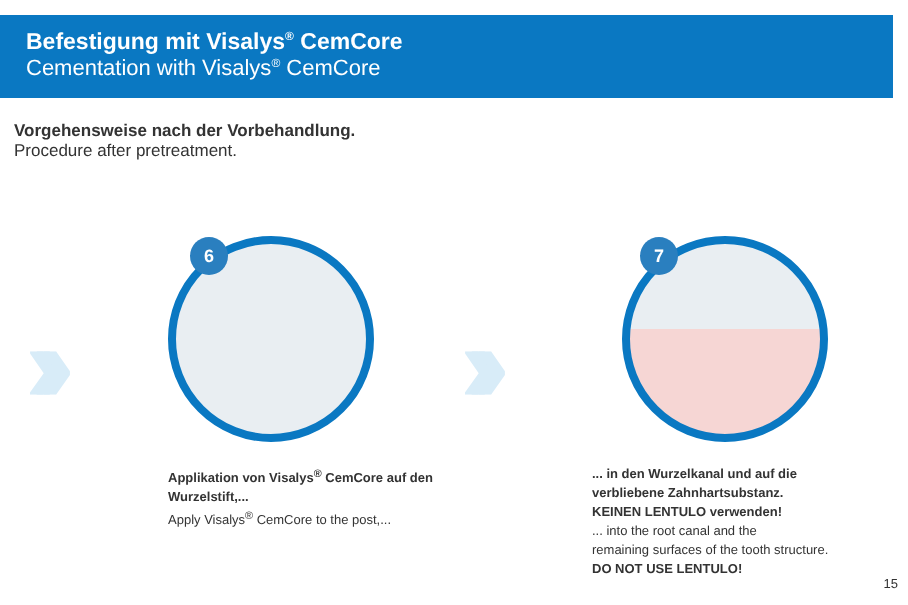Befestigung mit Visalys<sup>®</sup> CemCore
Cementation with Visalys<sup>®</sup> CemCore
Vorgehensweise nach der Vorbehandlung.
Procedure after pretreatment.
›››
6
›››
7
Applikation von Visalys<sup>®</sup> CemCore auf den
Wurzelstift,...
Apply Visalys<sup>®</sup> CemCore to the post,...
... in den Wurzelkanal und auf die
verbliebene Zahnhartsubstanz.
KEINEN LENTULO verwenden!
... into the root canal and the
remaining surfaces of the tooth structure.
DO NOT USE LENTULO!
15